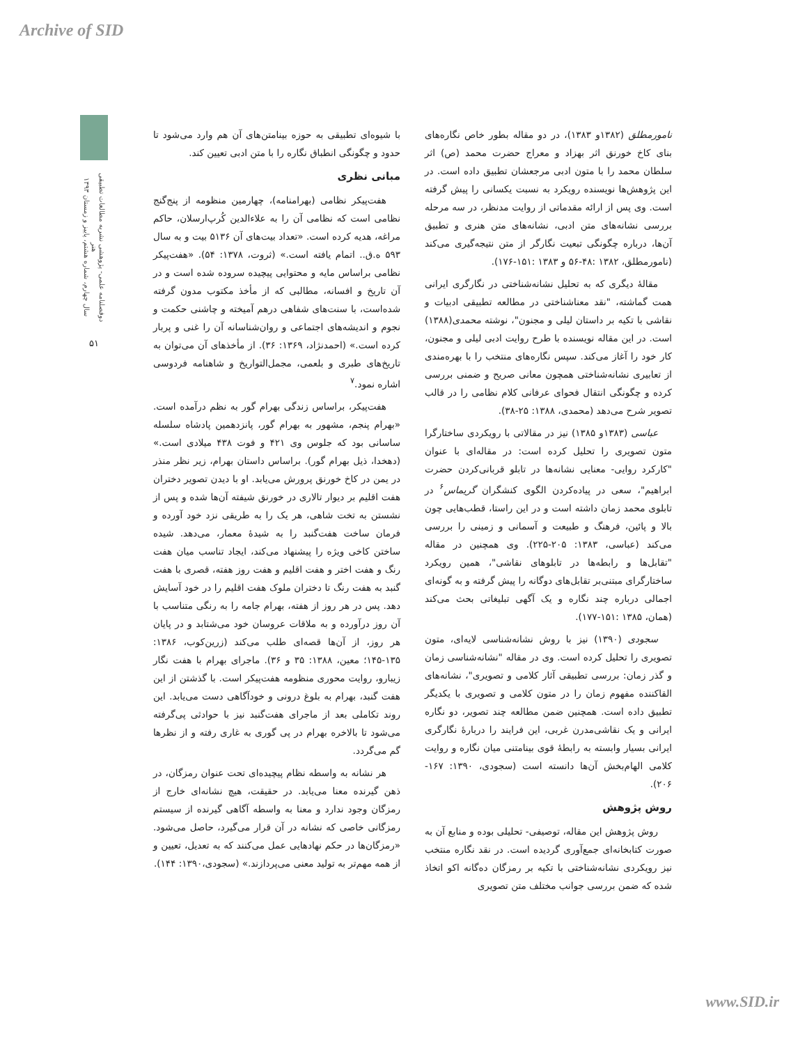Archive of SID
دوفصلنامه علمی- پژوهشی نشریه مطالعات تطبیقی هنر
سال چهارم، شماره هشتم، پاییز و زمستان ۱۳۹۳
۵۱
نامورمطلق (۱۳۸۲و ۱۳۸۳)، در دو مقاله بطور خاص نگاره‌های بنای کاخ خورنق اثر بهزاد و معراج حضرت محمد (ص) اثر سلطان محمد را با متون ادبی مرجعشان تطبیق داده است. در این پژوهش‌ها نویسنده رویکرد به نسبت یکسانی را پیش گرفته است. وی پس از ارائه مقدماتی از روایت مدنظر، در سه مرحله بررسی نشانه‌های متن ادبی، نشانه‌های متن هنری و تطبیق آن‌ها، درباره چگونگی تبعیت نگارگر از متن نتیجه‌گیری می‌کند (نامورمطلق، ۱۳۸۲ :۴۸-۵۶ و ۱۳۸۳ :۱۵۱-۱۷۶).
مقالهٔ دیگری که به تحلیل نشانه‌شناختی در نگارگری ایرانی همت گماشته، "نقد معناشناختی در مطالعه تطبیقی ادبیات و نقاشی با تکیه بر داستان لیلی و مجنون"، نوشته محمدی(۱۳۸۸) است. در این مقاله نویسنده با طرح روایت ادبی لیلی و مجنون، کار خود را آغاز می‌کند. سپس نگاره‌های منتخب را با بهره‌مندی از تعابیری نشانه‌شناختی همچون معانی صریح و ضمنی بررسی کرده و چگونگی انتقال فحوای عرفانی کلام نظامی را در قالب تصویر شرح می‌دهد (محمدی، ۱۳۸۸: ۲۵-۳۸).
عباسی (۱۳۸۳و ۱۳۸۵) نیز در مقالاتی با رویکردی ساختارگرا متون تصویری را تحلیل کرده است: در مقاله‌ای با عنوان "کارکرد روایی- معنایی نشانه‌ها در تابلو قربانی‌کردن حضرت ابراهیم"، سعی در پیاده‌کردن الگوی کنشگران گریماس<sup>۶</sup> در تابلوی محمد زمان داشته است و در این راستا، قطب‌هایی چون بالا و پائین، فرهنگ و طبیعت و آسمانی و زمینی را بررسی می‌کند (عباسی، ۱۳۸۳: ۲۰۵-۲۲۵). وی همچنین در مقاله "تقابل‌ها و رابطه‌ها در تابلوهای نقاشی"، همین رویکرد ساختارگرای مبتنی‌بر تقابل‌های دوگانه را پیش گرفته و به گونه‌ای اجمالی درباره چند نگاره و یک آگهی تبلیغاتی بحث می‌کند (همان، ۱۳۸۵ :۱۵۱-۱۷۷).
سجودی (۱۳۹۰) نیز با روش نشانه‌شناسی لایه‌ای، متون تصویری را تحلیل کرده است. وی در مقاله "نشانه‌شناسی زمان و گذر زمان: بررسی تطبیقی آثار کلامی و تصویری"، نشانه‌های القاکننده مفهوم زمان را در متون کلامی و تصویری با یکدیگر تطبیق داده است. همچنین ضمن مطالعه چند تصویر، دو نگاره ایرانی و یک نقاشی‌مدرن غربی، این فرایند را دربارهٔ نگارگری ایرانی بسیار وابسته به رابطهٔ قوی بینامتنی میان نگاره و روایت کلامی الهام‌بخش آن‌ها دانسته است (سجودی، ۱۳۹۰: ۱۶۷- ۲۰۶).
روش پژوهش
روش پژوهش این مقاله، توصیفی- تحلیلی بوده و منابع آن به صورت کتابخانه‌ای جمع‌آوری گردیده است. در نقد نگاره منتخب نیز رویکردی نشانه‌شناختی با تکیه بر رمزگان ده‌گانه اکو اتخاذ شده که ضمن بررسی جوانب مختلف متن تصویری
با شیوه‌ای تطبیقی به حوزه بینامتن‌های آن هم وارد می‌شود تا حدود و چگونگی انطباق نگاره را با متن ادبی تعیین کند.
مبانی نظری
هفت‌پیکر نظامی (بهرامنامه)، چهارمین منظومه از پنج‌گنج نظامی است که نظامی آن را به علاءالدین کُرپ‌ارسلان، حاکم مراغه، هدیه کرده است. «تعداد بیت‌های آن ۵۱۳۶ بیت و به سال ۵۹۳ ه.ق.. اتمام یافته است.» (ثروت، ۱۳۷۸: ۵۴). «هفت‌پیکر نظامی براساس مایه و محتوایی پیچیده سروده شده است و در آن تاریخ و افسانه، مطالبی که از مأخذ مکتوب مدون گرفته شده‌است، با سنت‌های شفاهی درهم آمیخته و چاشنی حکمت و نجوم و اندیشه‌های اجتماعی و روان‌شناسانه آن را غنی و پربار کرده است.» (احمدنژاد، ۱۳۶۹: ۳۶). از مأخذهای آن می‌توان به تاریخ‌های طبری و بلعمی، مجمل‌التواریخ و شاهنامه فردوسی اشاره نمود.<sup>۷</sup>
هفت‌پیکر، براساس زندگی بهرام گور به نظم درآمده است. «بهرام پنجم، مشهور به بهرام گور، پانزدهمین پادشاه سلسله ساسانی بود که جلوس وی ۴۲۱ و فوت ۴۳۸ میلادی است.» (دهخدا، ذیل بهرام گور). براساس داستان بهرام، زیر نظر منذر در یمن در کاخ خورنق پرورش می‌یابد. او با دیدن تصویر دختران هفت اقلیم بر دیوار تالاری در خورنق شیفته آن‌ها شده و پس از نشستن به تخت شاهی، هر یک را به طریقی نزد خود آورده و فرمان ساخت هفت‌گنبد را به شیدهٔ معمار، می‌دهد. شیده ساختن کاخی ویژه را پیشنهاد می‌کند، ایجاد تناسب میان هفت رنگ و هفت اختر و هفت اقلیم و هفت روز هفته، قصری با هفت گنبد به هفت رنگ تا دختران ملوک هفت اقلیم را در خود آسایش دهد. پس در هر روز از هفته، بهرام جامه را به رنگی متناسب با آن روز درآورده و به ملاقات عروسان خود می‌شتابد و در پایان هر روز، از آن‌ها قصه‌ای طلب می‌کند (زرین‌کوب، ۱۳۸۶: ۱۳۵-۱۴۵؛ معین، ۱۳۸۸: ۳۵ و ۳۶). ماجرای بهرام با هفت نگار زیبارو، روایت محوری منظومه هفت‌پیکر است. با گذشتن از این هفت گنبد، بهرام به بلوغ درونی و خودآگاهی دست می‌یابد. این روند تکاملی بعد از ماجرای هفت‌گنبد نیز با حوادثی پی‌گرفته می‌شود تا بالاخره بهرام در پی گوری به غاری رفته و از نظرها گم می‌گردد.
هر نشانه به واسطه نظام پیچیده‌ای تحت عنوان رمزگان، در ذهن گیرنده معنا می‌یابد. در حقیقت، هیچ نشانه‌ای خارج از رمزگان وجود ندارد و معنا به واسطه آگاهی گیرنده از سیستم رمزگانی خاصی که نشانه در آن قرار می‌گیرد، حاصل می‌شود. «رمزگان‌ها در حکم نهادهایی عمل می‌کنند که به تعدیل، تعیین و از همه مهم‌تر به تولید معنی می‌پردازند.» (سجودی،۱۳۹۰: ۱۴۴).
www.SID.ir